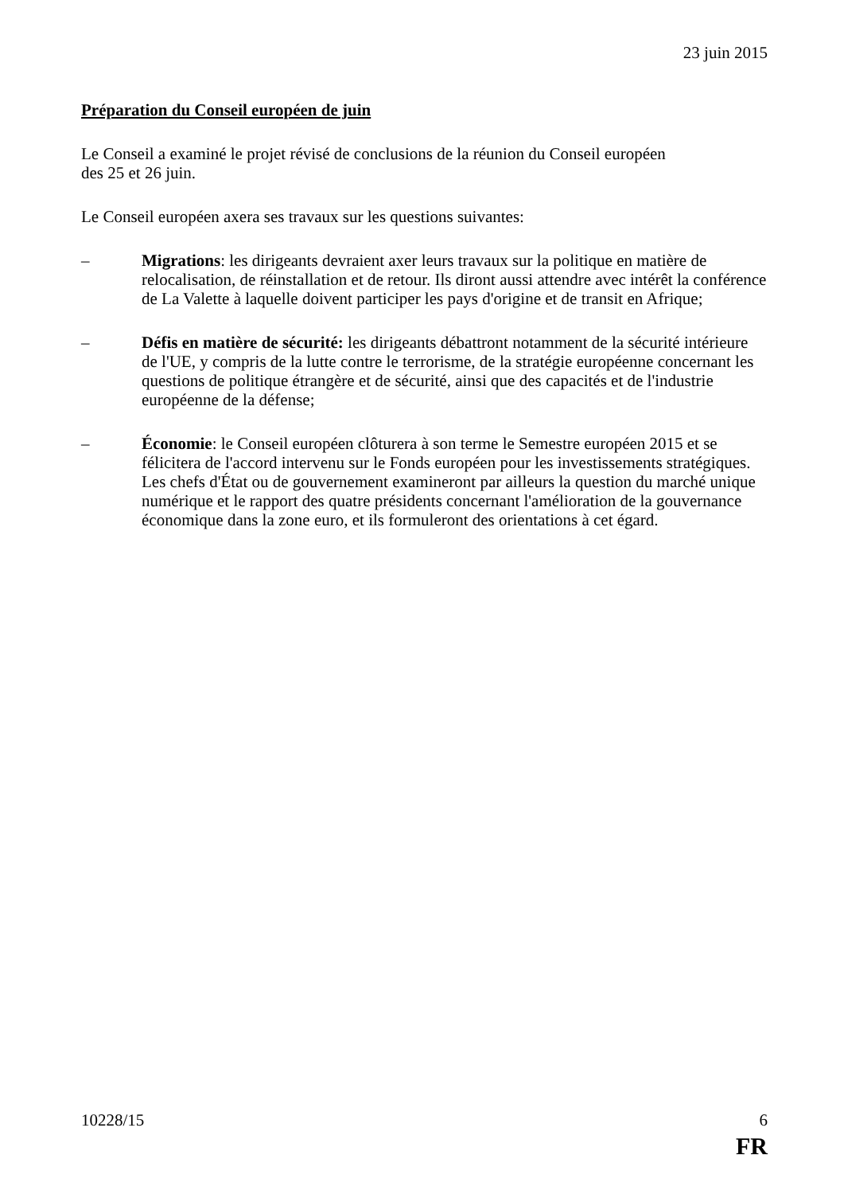23 juin 2015
Préparation du Conseil européen de juin
Le Conseil a examiné le projet révisé de conclusions de la réunion du Conseil européen
des 25 et 26 juin.
Le Conseil européen axera ses travaux sur les questions suivantes:
– Migrations: les dirigeants devraient axer leurs travaux sur la politique en matière de relocalisation, de réinstallation et de retour. Ils diront aussi attendre avec intérêt la conférence de La Valette à laquelle doivent participer les pays d'origine et de transit en Afrique;
– Défis en matière de sécurité: les dirigeants débattront notamment de la sécurité intérieure de l'UE, y compris de la lutte contre le terrorisme, de la stratégie européenne concernant les questions de politique étrangère et de sécurité, ainsi que des capacités et de l'industrie européenne de la défense;
– Économie: le Conseil européen clôturera à son terme le Semestre européen 2015 et se félicitera de l'accord intervenu sur le Fonds européen pour les investissements stratégiques. Les chefs d'État ou de gouvernement examineront par ailleurs la question du marché unique numérique et le rapport des quatre présidents concernant l'amélioration de la gouvernance économique dans la zone euro, et ils formuleront des orientations à cet égard.
10228/15 6
FR